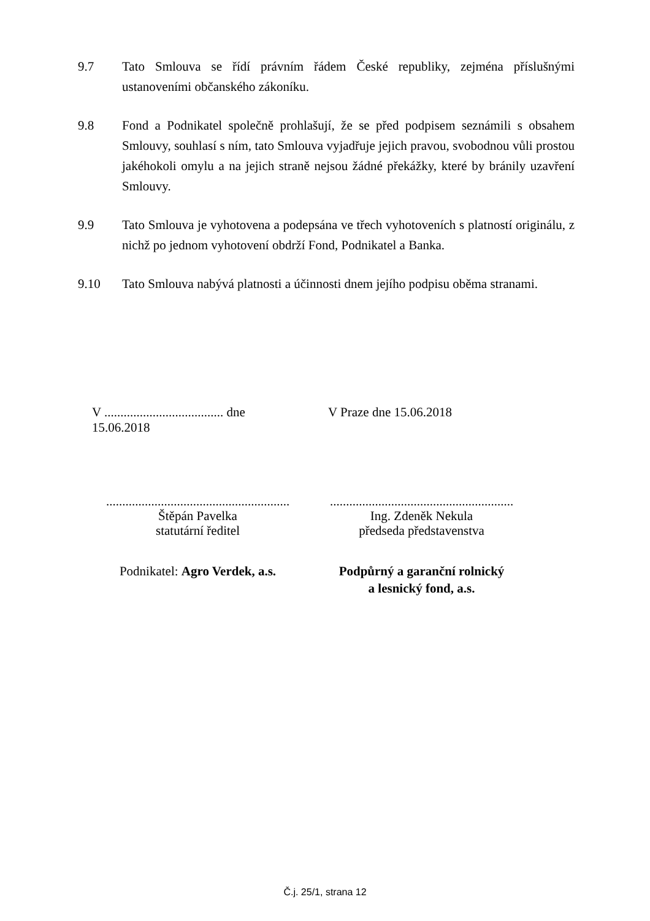9.7 Tato Smlouva se řídí právním řádem České republiky, zejména příslušnými ustanoveními občanského zákoníku.
9.8 Fond a Podnikatel společně prohlašují, že se před podpisem seznámili s obsahem Smlouvy, souhlasí s ním, tato Smlouva vyjadřuje jejich pravou, svobodnou vůli prostou jakéhokoli omylu a na jejich straně nejsou žádné překážky, které by bránily uzavření Smlouvy.
9.9 Tato Smlouva je vyhotovena a podepsána ve třech vyhotoveních s platností originálu, z nichž po jednom vyhotovení obdrží Fond, Podnikatel a Banka.
9.10 Tato Smlouva nabývá platnosti a účinnosti dnem jejího podpisu oběma stranami.
V ..................................... dne 15.06.2018
V Praze dne 15.06.2018
.........................................................
Štěpán Pavelka
statutární ředitel
.........................................................
Ing. Zdeněk Nekula
předseda představenstva
Podnikatel: Agro Verdek, a.s.
Podpůrný a garanční rolnický
a lesnický fond, a.s.
Č.j. 25/1, strana 12